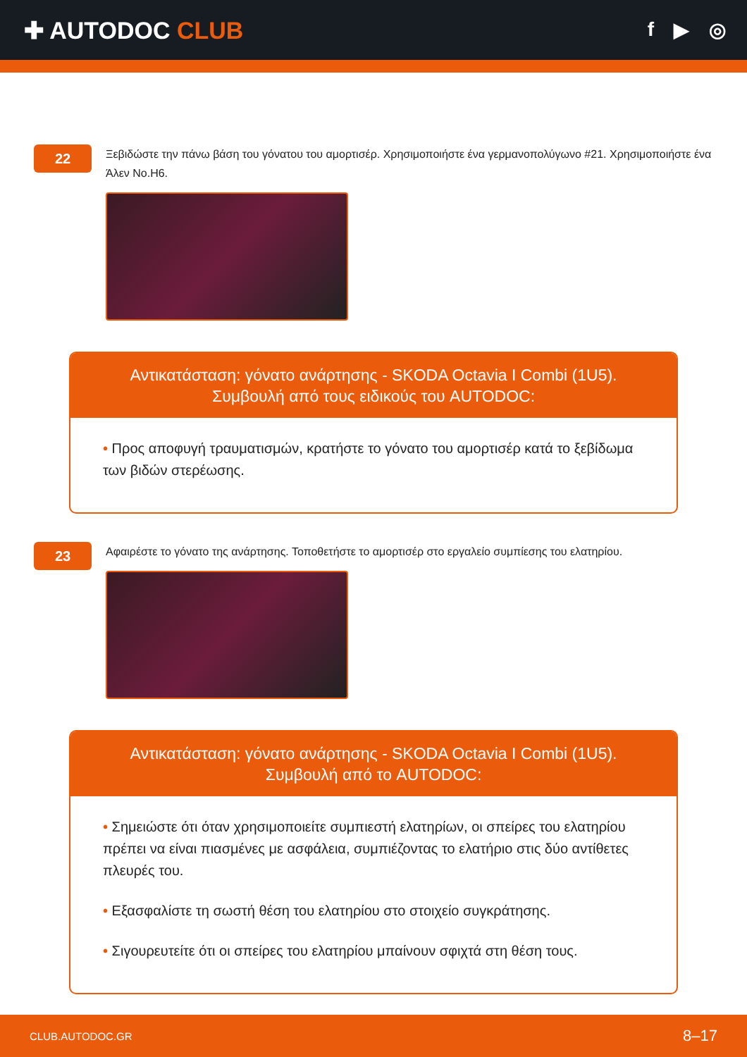✚ AUTODOC CLUB
f ▶ ◎
22
Ξεβιδώστε την πάνω βάση του γόνατου του αμορτισέρ. Χρησιμοποιήστε ένα γερμανοπολύγωνο #21. Χρησιμοποιήστε ένα Άλεν No.H6.
Αντικατάσταση: γόνατο ανάρτησης - SKODA Octavia I Combi (1U5).
Συμβουλή από τους ειδικούς του AUTODOC:
• Προς αποφυγή τραυματισμών, κρατήστε το γόνατο του αμορτισέρ κατά το ξεβίδωμα των βιδών στερέωσης.
23
Αφαιρέστε το γόνατο της ανάρτησης. Τοποθετήστε το αμορτισέρ στο εργαλείο συμπίεσης του ελατηρίου.
Αντικατάσταση: γόνατο ανάρτησης - SKODA Octavia I Combi (1U5).
Συμβουλή από το AUTODOC:
• Σημειώστε ότι όταν χρησιμοποιείτε συμπιεστή ελατηρίων, οι σπείρες του ελατηρίου πρέπει να είναι πιασμένες με ασφάλεια, συμπιέζοντας το ελατήριο στις δύο αντίθετες πλευρές του.
• Εξασφαλίστε τη σωστή θέση του ελατηρίου στο στοιχείο συγκράτησης.
• Σιγουρευτείτε ότι οι σπείρες του ελατηρίου μπαίνουν σφιχτά στη θέση τους.
CLUB.AUTODOC.GR 8–17